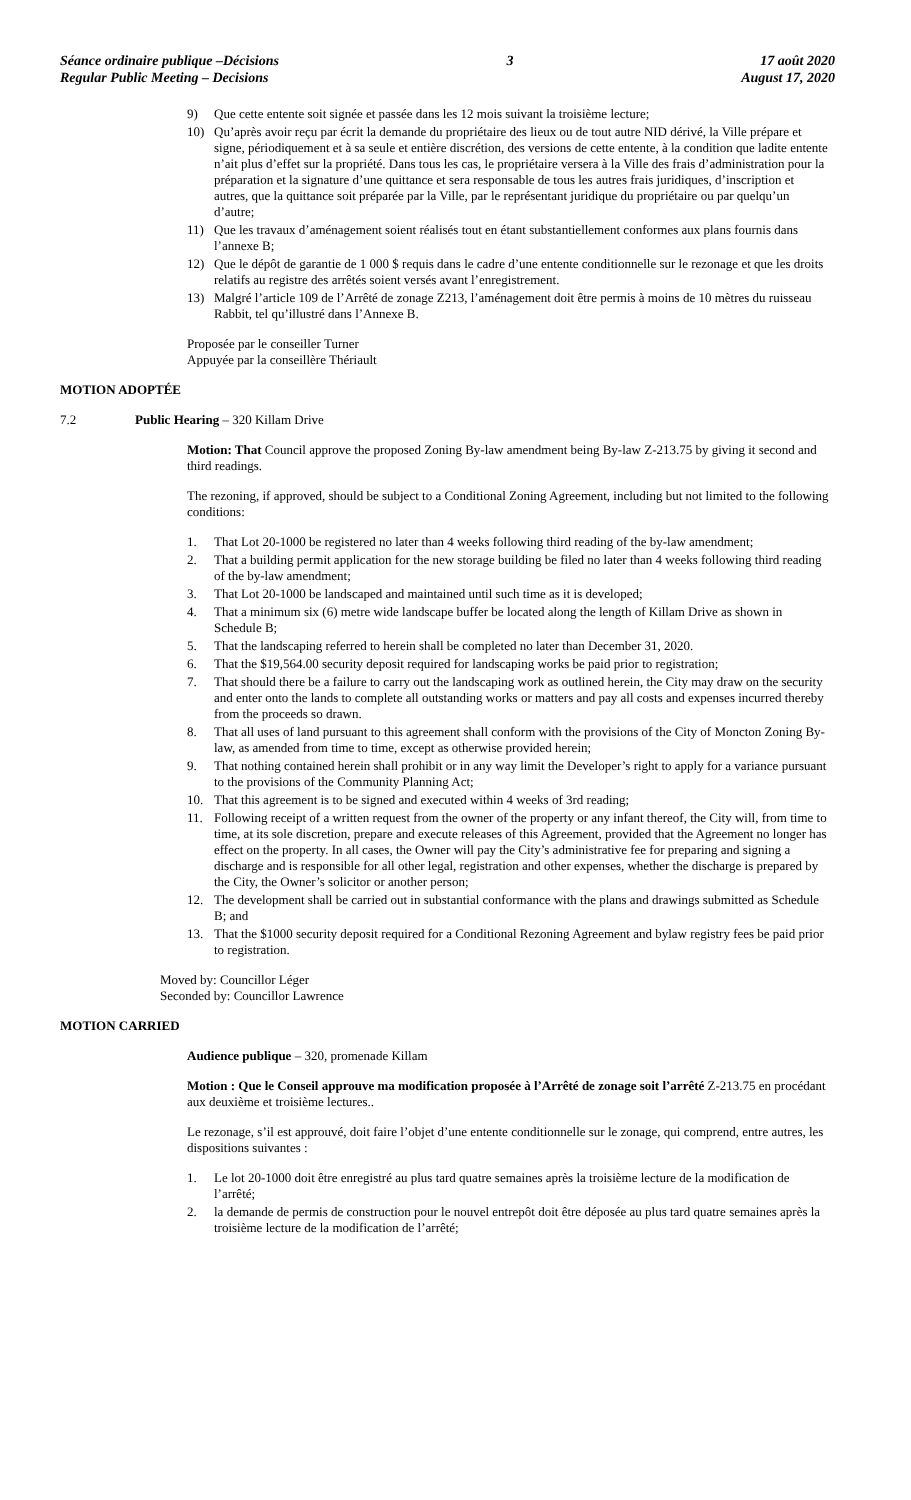Séance ordinaire publique –Décisions
Regular Public Meeting – Decisions
3 17 août 2020
August 17, 2020
9) Que cette entente soit signée et passée dans les 12 mois suivant la troisième lecture;
10) Qu’après avoir reçu par écrit la demande du propriétaire des lieux ou de tout autre NID dérivé, la Ville prépare et signe, périodiquement et à sa seule et entière discrétion, des versions de cette entente, à la condition que ladite entente n’ait plus d’effet sur la propriété. Dans tous les cas, le propriétaire versera à la Ville des frais d’administration pour la préparation et la signature d’une quittance et sera responsable de tous les autres frais juridiques, d’inscription et autres, que la quittance soit préparée par la Ville, par le représentant juridique du propriétaire ou par quelqu’un d’autre;
11) Que les travaux d’aménagement soient réalisés tout en étant substantiellement conformes aux plans fournis dans l’annexe B;
12) Que le dépôt de garantie de 1 000 $ requis dans le cadre d’une entente conditionnelle sur le rezonage et que les droits relatifs au registre des arrêtés soient versés avant l’enregistrement.
13) Malgré l’article 109 de l’Arrêté de zonage Z213, l’aménagement doit être permis à moins de 10 mètres du ruisseau Rabbit, tel qu’illustré dans l’Annexe B.
Proposée par le conseiller Turner
Appuyée par la conseillère Thériault
MOTION ADOPTÉE
7.2 Public Hearing – 320 Killam Drive
Motion: That Council approve the proposed Zoning By-law amendment being By-law Z-213.75 by giving it second and third readings.
The rezoning, if approved, should be subject to a Conditional Zoning Agreement, including but not limited to the following conditions:
1. That Lot 20-1000 be registered no later than 4 weeks following third reading of the by-law amendment;
2. That a building permit application for the new storage building be filed no later than 4 weeks following third reading of the by-law amendment;
3. That Lot 20-1000 be landscaped and maintained until such time as it is developed;
4. That a minimum six (6) metre wide landscape buffer be located along the length of Killam Drive as shown in Schedule B;
5. That the landscaping referred to herein shall be completed no later than December 31, 2020.
6. That the $19,564.00 security deposit required for landscaping works be paid prior to registration;
7. That should there be a failure to carry out the landscaping work as outlined herein, the City may draw on the security and enter onto the lands to complete all outstanding works or matters and pay all costs and expenses incurred thereby from the proceeds so drawn.
8. That all uses of land pursuant to this agreement shall conform with the provisions of the City of Moncton Zoning By-law, as amended from time to time, except as otherwise provided herein;
9. That nothing contained herein shall prohibit or in any way limit the Developer’s right to apply for a variance pursuant to the provisions of the Community Planning Act;
10. That this agreement is to be signed and executed within 4 weeks of 3rd reading;
11. Following receipt of a written request from the owner of the property or any infant thereof, the City will, from time to time, at its sole discretion, prepare and execute releases of this Agreement, provided that the Agreement no longer has effect on the property. In all cases, the Owner will pay the City’s administrative fee for preparing and signing a discharge and is responsible for all other legal, registration and other expenses, whether the discharge is prepared by the City, the Owner’s solicitor or another person;
12. The development shall be carried out in substantial conformance with the plans and drawings submitted as Schedule B; and
13. That the $1000 security deposit required for a Conditional Rezoning Agreement and bylaw registry fees be paid prior to registration.
Moved by: Councillor Léger
Seconded by: Councillor Lawrence
MOTION CARRIED
Audience publique – 320, promenade Killam
Motion : Que le Conseil approuve ma modification proposée à l’Arrêté de zonage soit l’arrêté Z-213.75 en procédant aux deuxième et troisième lectures..
Le rezonage, s’il est approuvé, doit faire l’objet d’une entente conditionnelle sur le zonage, qui comprend, entre autres, les dispositions suivantes :
1. Le lot 20-1000 doit être enregistré au plus tard quatre semaines après la troisième lecture de la modification de l’arrêté;
2. la demande de permis de construction pour le nouvel entrepôt doit être déposée au plus tard quatre semaines après la troisième lecture de la modification de l’arrêté;